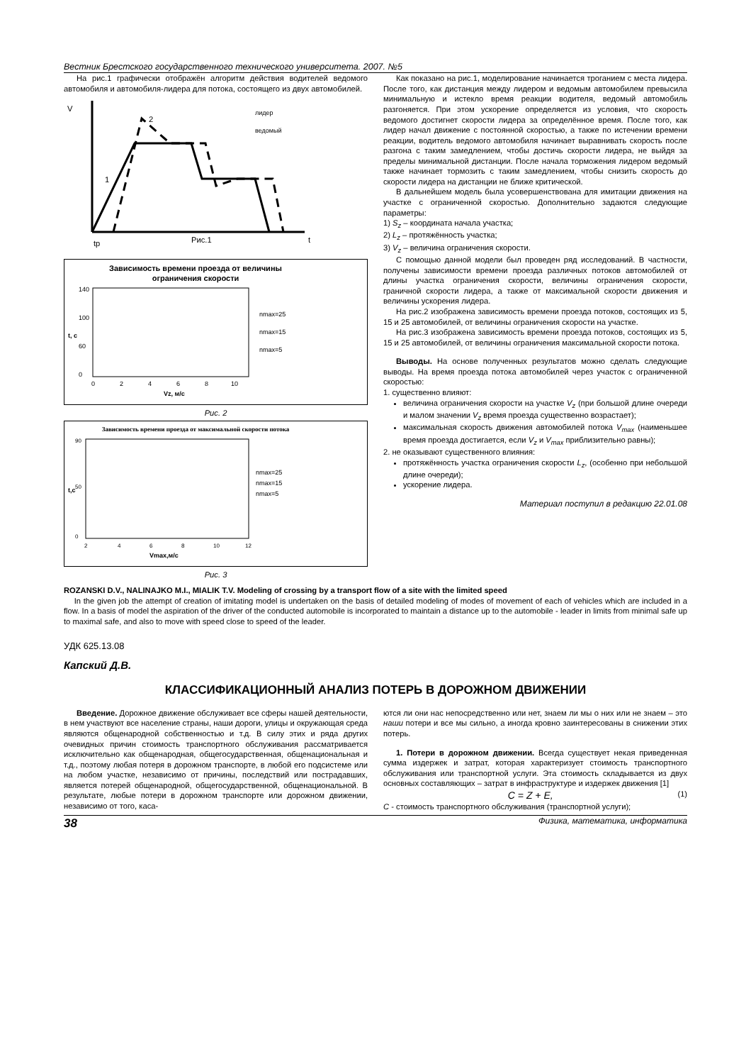Вестник Брестского государственного технического университета. 2007. №5
На рис.1 графически отображён алгоритм действия водителей ведомого автомобиля и автомобиля-лидера для потока, состоящего из двух автомобилей.
V
2
1
tр
Рис.1
t
лидер
ведомый
Зависимость времени проезда от величины
ограничения скорости
140
100
60
0
0
2
4
6
8
10
Vz, м/с
t, c
nmax=25
nmax=15
nmax=5
Рис. 2
Зависимость времени проезда от максимальной скорости потока
90
50
0
2
4
6
8
10
12
Vmax,м/с
t,c
nmax=25
nmax=15
nmax=5
Рис. 3
Как показано на рис.1, моделирование начинается троганием с места лидера. После того, как дистанция между лидером и ведомым автомобилем превысила минимальную и истекло время реакции водителя, ведомый автомобиль разгоняется. При этом ускорение определяется из условия, что скорость ведомого достигнет скорости лидера за определённое время. После того, как лидер начал движение с постоянной скоростью, а также по истечении времени реакции, водитель ведомого автомобиля начинает выравнивать скорость после разгона с таким замедлением, чтобы достичь скорости лидера, не выйдя за пределы минимальной дистанции. После начала торможения лидером ведомый также начинает тормозить с таким замедлением, чтобы снизить скорость до скорости лидера на дистанции не ближе критической.
В дальнейшем модель была усовершенствована для имитации движения на участке с ограниченной скоростью. Дополнительно задаются следующие параметры:
1) S<sub>z</sub> – координата начала участка;
2) L<sub>z</sub> – протяжённость участка;
3) V<sub>z</sub> – величина ограничения скорости.
С помощью данной модели был проведен ряд исследований. В частности, получены зависимости времени проезда различных потоков автомобилей от длины участка ограничения скорости, величины ограничения скорости, граничной скорости лидера, а также от максимальной скорости движения и величины ускорения лидера.
На рис.2 изображена зависимость времени проезда потоков, состоящих из 5, 15 и 25 автомобилей, от величины ограничения скорости на участке.
На рис.3 изображена зависимость времени проезда потоков, состоящих из 5, 15 и 25 автомобилей, от величины ограничения максимальной скорости потока.
Выводы. На основе полученных результатов можно сделать следующие выводы. На время проезда потока автомобилей через участок с ограниченной скоростью:
1. существенно влияют:
величина ограничения скорости на участке V<sub>z</sub> (при большой длине очереди и малом значении V<sub>z</sub> время проезда существенно возрастает);
максимальная скорость движения автомобилей потока V<sub>max</sub> (наименьшее время проезда достигается, если V<sub>z</sub> и V<sub>max</sub> приблизительно равны);
2. не оказывают существенного влияния:
протяжённость участка ограничения скорости L<sub>z</sub>, (особенно при небольшой длине очереди);
ускорение лидера.
Материал поступил в редакцию 22.01.08
ROZANSKI D.V., NALINAJKO M.I., MIALIK T.V. Modeling of crossing by a transport flow of a site with the limited speed
In the given job the attempt of creation of imitating model is undertaken on the basis of detailed modeling of modes of movement of each of vehicles which are included in a flow. In a basis of model the aspiration of the driver of the conducted automobile is incorporated to maintain a distance up to the automobile - leader in limits from minimal safe up to maximal safe, and also to move with speed close to speed of the leader.
УДК 625.13.08
Капский Д.В.
КЛАССИФИКАЦИОННЫЙ АНАЛИЗ ПОТЕРЬ В ДОРОЖНОМ ДВИЖЕНИИ
Введение. Дорожное движение обслуживает все сферы нашей деятельности, в нем участвуют все население страны, наши дороги, улицы и окружающая среда являются общенародной собственностью и т.д. В силу этих и ряда других очевидных причин стоимость транспортного обслуживания рассматривается исключительно как общенародная, общегосударственная, общенациональная и т.д., поэтому любая потеря в дорожном транспорте, в любой его подсистеме или на любом участке, независимо от причины, последствий или пострадавших, является потерей общенародной, общегосударственной, общенациональной. В результате, любые потери в дорожном транспорте или дорожном движении, независимо от того, каса-
ются ли они нас непосредственно или нет, знаем ли мы о них или не знаем – это наши потери и все мы сильно, а иногда кровно заинтересованы в снижении этих потерь.
1. Потери в дорожном движении. Всегда существует некая приведенная сумма издержек и затрат, которая характеризует стоимость транспортного обслуживания или транспортной услуги. Эта стоимость складывается из двух основных составляющих – затрат в инфраструктуре и издержек движения [1]
C = Z + E, (1)
C - стоимость транспортного обслуживания (транспортной услуги);
38 Физика, математика, информатика